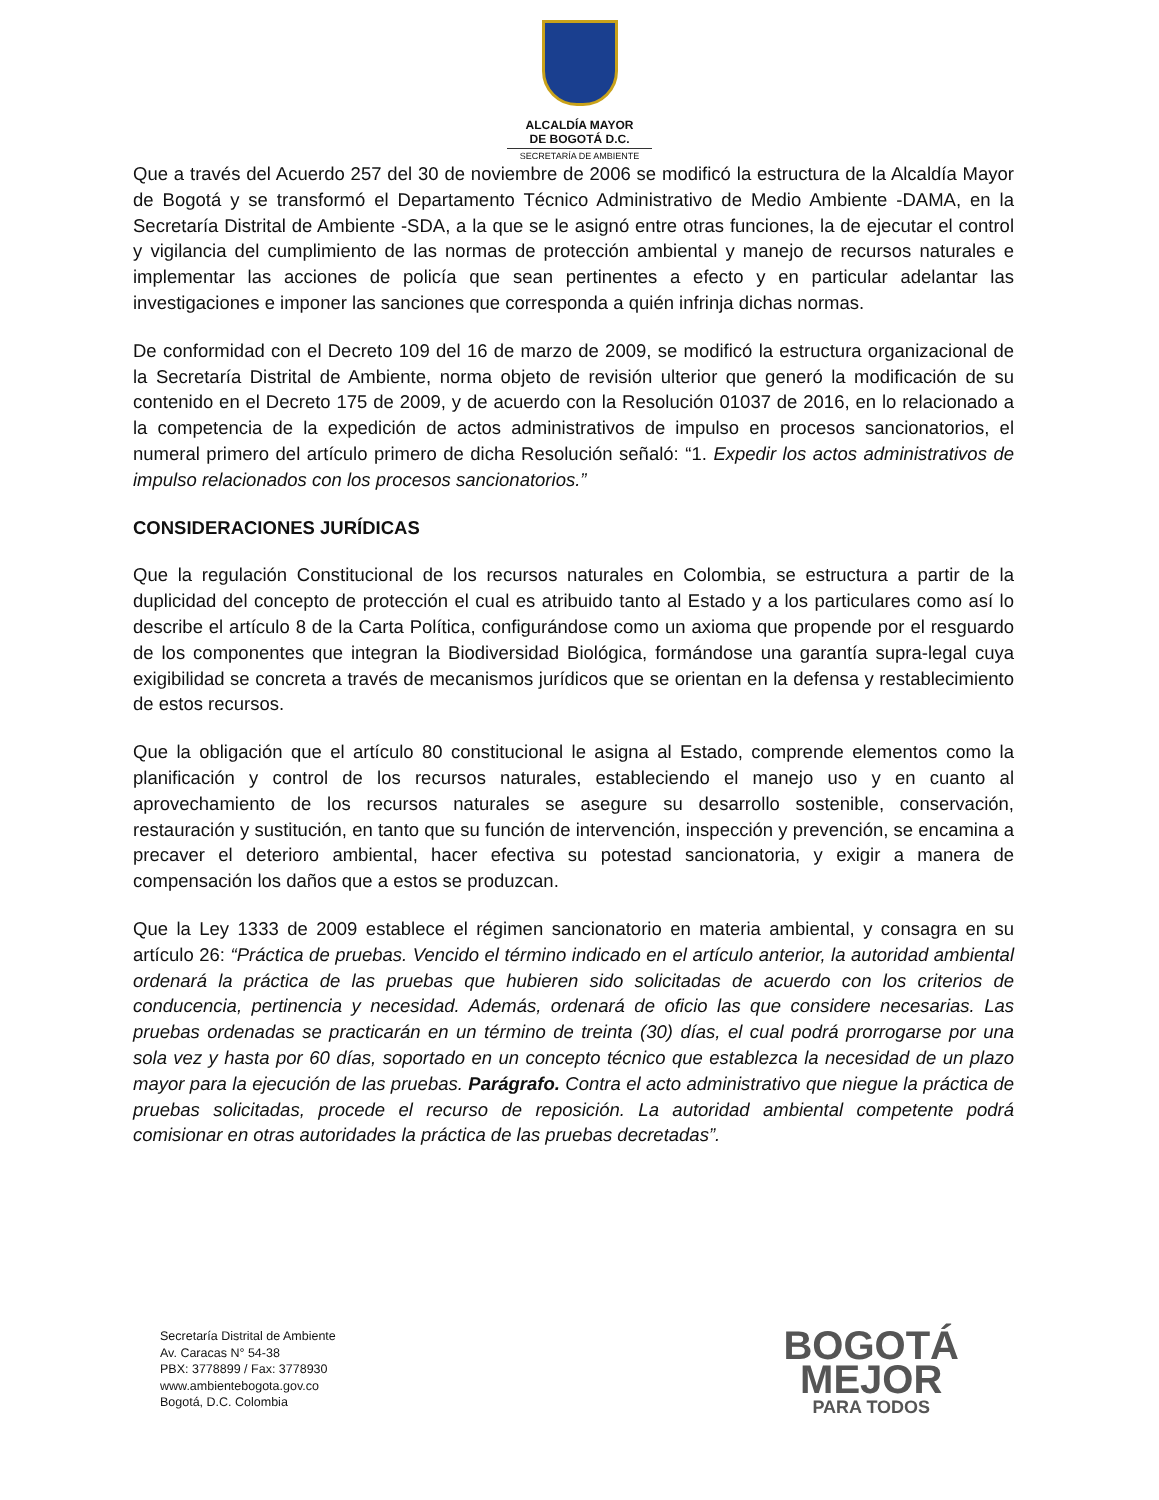ALCALDÍA MAYOR
DE BOGOTÁ D.C.
SECRETARÍA DE AMBIENTE
Que a través del Acuerdo 257 del 30 de noviembre de 2006 se modificó la estructura de la Alcaldía Mayor de Bogotá y se transformó el Departamento Técnico Administrativo de Medio Ambiente -DAMA, en la Secretaría Distrital de Ambiente -SDA, a la que se le asignó entre otras funciones, la de ejecutar el control y vigilancia del cumplimiento de las normas de protección ambiental y manejo de recursos naturales e implementar las acciones de policía que sean pertinentes a efecto y en particular adelantar las investigaciones e imponer las sanciones que corresponda a quién infrinja dichas normas.
De conformidad con el Decreto 109 del 16 de marzo de 2009, se modificó la estructura organizacional de la Secretaría Distrital de Ambiente, norma objeto de revisión ulterior que generó la modificación de su contenido en el Decreto 175 de 2009, y de acuerdo con la Resolución 01037 de 2016, en lo relacionado a la competencia de la expedición de actos administrativos de impulso en procesos sancionatorios, el numeral primero del artículo primero de dicha Resolución señaló: “1. Expedir los actos administrativos de impulso relacionados con los procesos sancionatorios.”
CONSIDERACIONES JURÍDICAS
Que la regulación Constitucional de los recursos naturales en Colombia, se estructura a partir de la duplicidad del concepto de protección el cual es atribuido tanto al Estado y a los particulares como así lo describe el artículo 8 de la Carta Política, configurándose como un axioma que propende por el resguardo de los componentes que integran la Biodiversidad Biológica, formándose una garantía supra-legal cuya exigibilidad se concreta a través de mecanismos jurídicos que se orientan en la defensa y restablecimiento de estos recursos.
Que la obligación que el artículo 80 constitucional le asigna al Estado, comprende elementos como la planificación y control de los recursos naturales, estableciendo el manejo uso y en cuanto al aprovechamiento de los recursos naturales se asegure su desarrollo sostenible, conservación, restauración y sustitución, en tanto que su función de intervención, inspección y prevención, se encamina a precaver el deterioro ambiental, hacer efectiva su potestad sancionatoria, y exigir a manera de compensación los daños que a estos se produzcan.
Que la Ley 1333 de 2009 establece el régimen sancionatorio en materia ambiental, y consagra en su artículo 26: “Práctica de pruebas. Vencido el término indicado en el artículo anterior, la autoridad ambiental ordenará la práctica de las pruebas que hubieren sido solicitadas de acuerdo con los criterios de conducencia, pertinencia y necesidad. Además, ordenará de oficio las que considere necesarias. Las pruebas ordenadas se practicarán en un término de treinta (30) días, el cual podrá prorrogarse por una sola vez y hasta por 60 días, soportado en un concepto técnico que establezca la necesidad de un plazo mayor para la ejecución de las pruebas. Parágrafo. Contra el acto administrativo que niegue la práctica de pruebas solicitadas, procede el recurso de reposición. La autoridad ambiental competente podrá comisionar en otras autoridades la práctica de las pruebas decretadas”.
Secretaría Distrital de Ambiente
Av. Caracas N° 54-38
PBX: 3778899 / Fax: 3778930
www.ambientebogota.gov.co
Bogotá, D.C. Colombia
BOGOTÁ
MEJOR
PARA TODOS